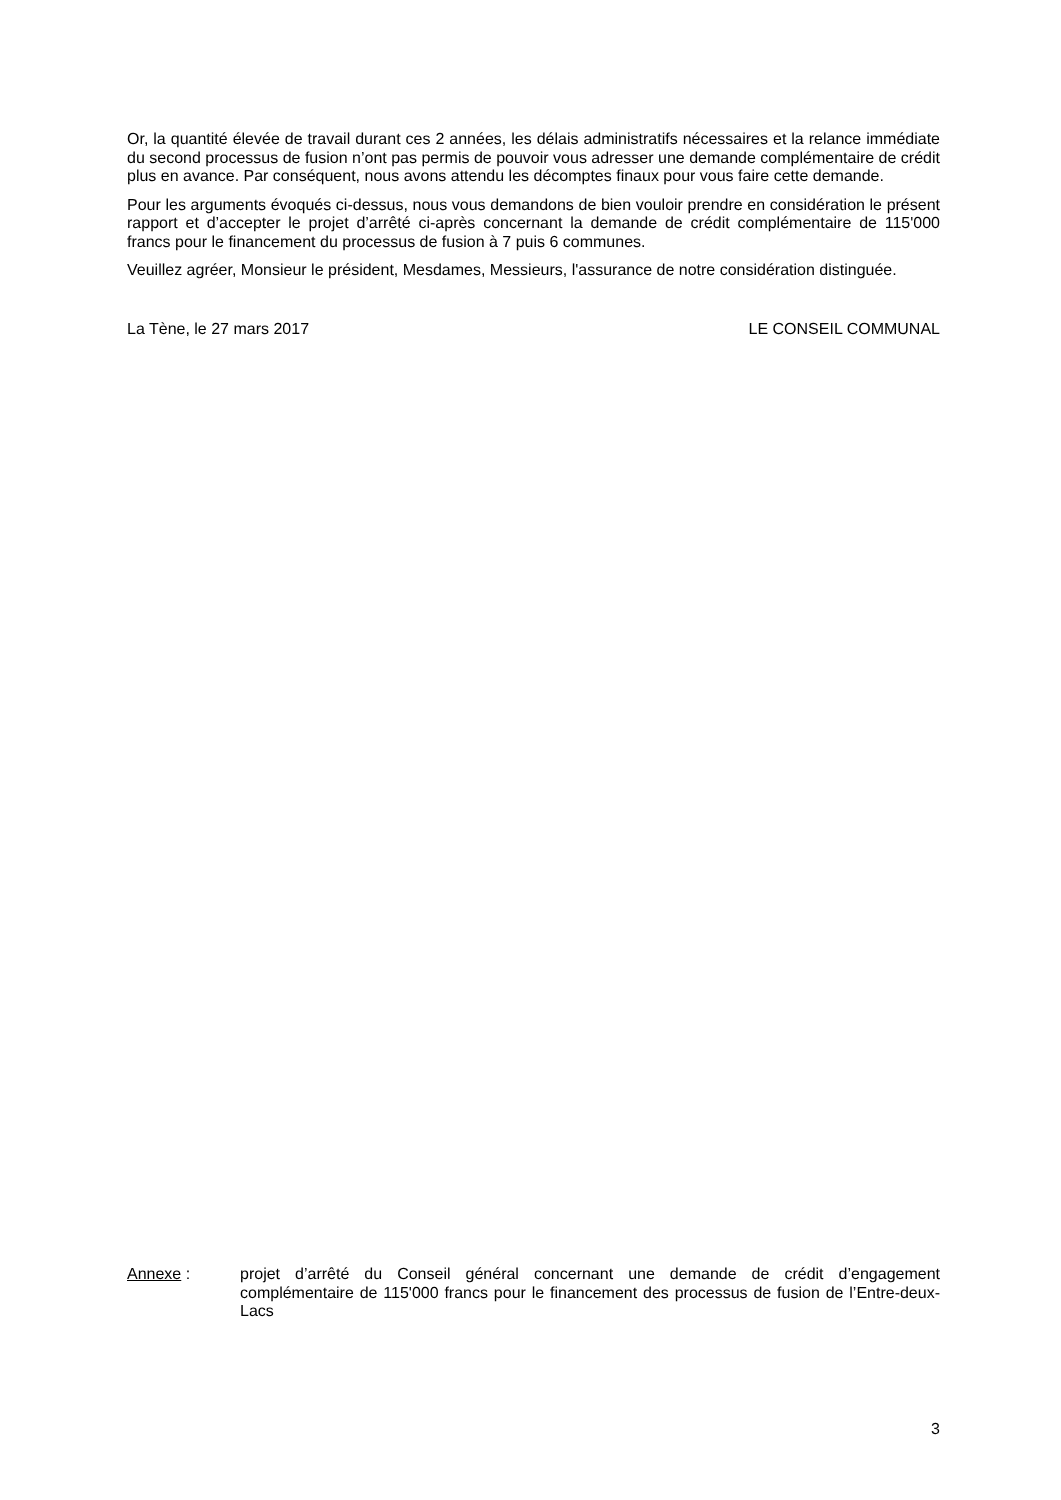Or, la quantité élevée de travail durant ces 2 années, les délais administratifs nécessaires et la relance immédiate du second processus de fusion n’ont pas permis de pouvoir vous adresser une demande complémentaire de crédit plus en avance. Par conséquent, nous avons attendu les décomptes finaux pour vous faire cette demande.
Pour les arguments évoqués ci-dessus, nous vous demandons de bien vouloir prendre en considération le présent rapport et d’accepter le projet d’arrêté ci-après concernant la demande de crédit complémentaire de 115'000 francs pour le financement du processus de fusion à 7 puis 6 communes.
Veuillez agréer, Monsieur le président, Mesdames, Messieurs, l'assurance de notre considération distinguée.
La Tène, le 27 mars 2017 LE CONSEIL COMMUNAL
Annexe : projet d’arrêté du Conseil général concernant une demande de crédit d’engagement complémentaire de 115'000 francs pour le financement des processus de fusion de l’Entre-deux-Lacs
3